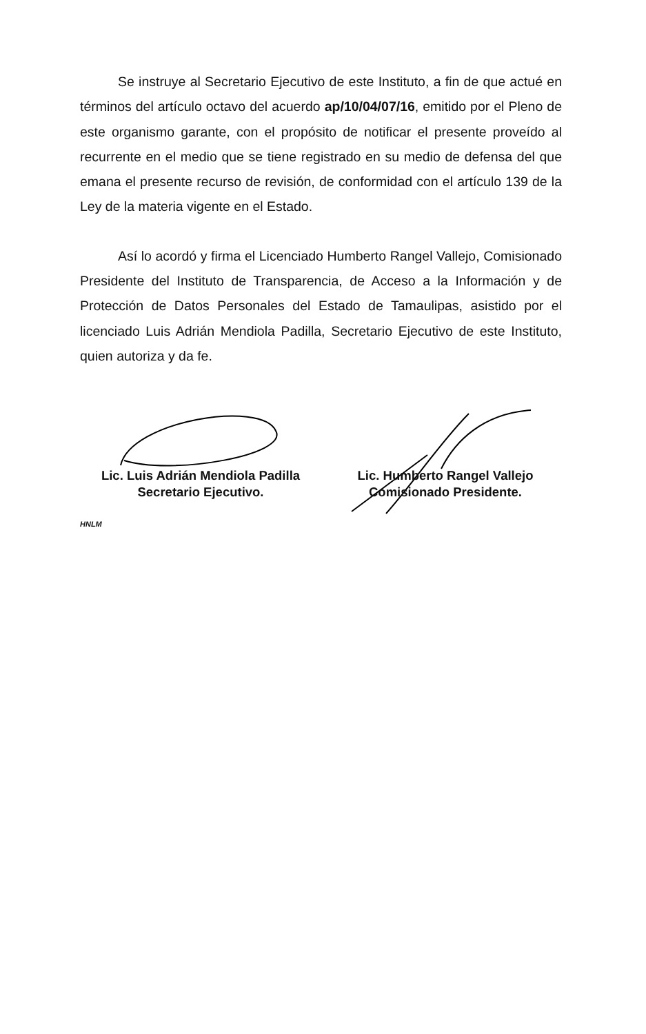Se instruye al Secretario Ejecutivo de este Instituto, a fin de que actué en términos del artículo octavo del acuerdo ap/10/04/07/16, emitido por el Pleno de este organismo garante, con el propósito de notificar el presente proveído al recurrente en el medio que se tiene registrado en su medio de defensa del que emana el presente recurso de revisión, de conformidad con el artículo 139 de la Ley de la materia vigente en el Estado.
Así lo acordó y firma el Licenciado Humberto Rangel Vallejo, Comisionado Presidente del Instituto de Transparencia, de Acceso a la Información y de Protección de Datos Personales del Estado de Tamaulipas, asistido por el licenciado Luis Adrián Mendiola Padilla, Secretario Ejecutivo de este Instituto, quien autoriza y da fe.
Lic. Luis Adrián Mendiola Padilla
Secretario Ejecutivo.
Lic. Humberto Rangel Vallejo
Comisionado Presidente.
HNLM